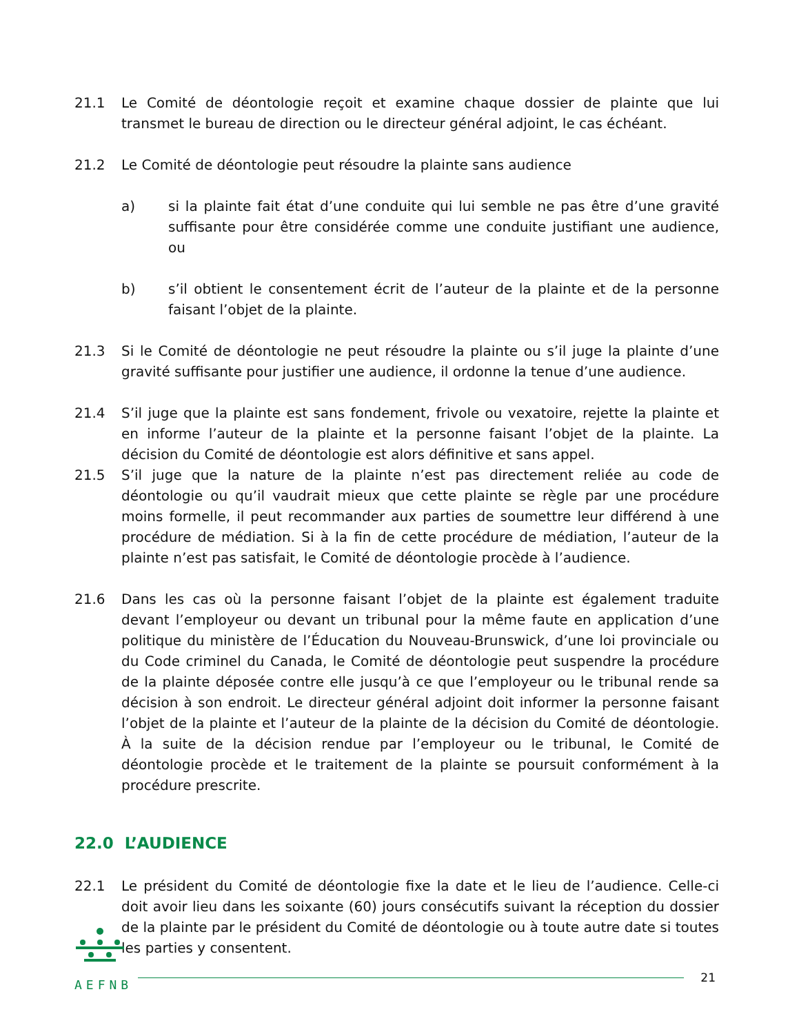21.1 Le Comité de déontologie reçoit et examine chaque dossier de plainte que lui transmet le bureau de direction ou le directeur général adjoint, le cas échéant.
21.2 Le Comité de déontologie peut résoudre la plainte sans audience
a) si la plainte fait état d’une conduite qui lui semble ne pas être d’une gravité suffisante pour être considérée comme une conduite justifiant une audience, ou
b) s’il obtient le consentement écrit de l’auteur de la plainte et de la personne faisant l’objet de la plainte.
21.3 Si le Comité de déontologie ne peut résoudre la plainte ou s’il juge la plainte d’une gravité suffisante pour justifier une audience, il ordonne la tenue d’une audience.
21.4 S’il juge que la plainte est sans fondement, frivole ou vexatoire, rejette la plainte et en informe l’auteur de la plainte et la personne faisant l’objet de la plainte. La décision du Comité de déontologie est alors définitive et sans appel.
21.5 S’il juge que la nature de la plainte n’est pas directement reliée au code de déontologie ou qu’il vaudrait mieux que cette plainte se règle par une procédure moins formelle, il peut recommander aux parties de soumettre leur différend à une procédure de médiation. Si à la fin de cette procédure de médiation, l’auteur de la plainte n’est pas satisfait, le Comité de déontologie procède à l’audience.
21.6 Dans les cas où la personne faisant l’objet de la plainte est également traduite devant l’employeur ou devant un tribunal pour la même faute en application d’une politique du ministère de l’Éducation du Nouveau-Brunswick, d’une loi provinciale ou du Code criminel du Canada, le Comité de déontologie peut suspendre la procédure de la plainte déposée contre elle jusqu’à ce que l’employeur ou le tribunal rende sa décision à son endroit. Le directeur général adjoint doit informer la personne faisant l’objet de la plainte et l’auteur de la plainte de la décision du Comité de déontologie. À la suite de la décision rendue par l’employeur ou le tribunal, le Comité de déontologie procède et le traitement de la plainte se poursuit conformément à la procédure prescrite.
22.0 L’AUDIENCE
22.1 Le président du Comité de déontologie fixe la date et le lieu de l’audience. Celle-ci doit avoir lieu dans les soixante (60) jours consécutifs suivant la réception du dossier de la plainte par le président du Comité de déontologie ou à toute autre date si toutes les parties y consentent.
AEFNB
21